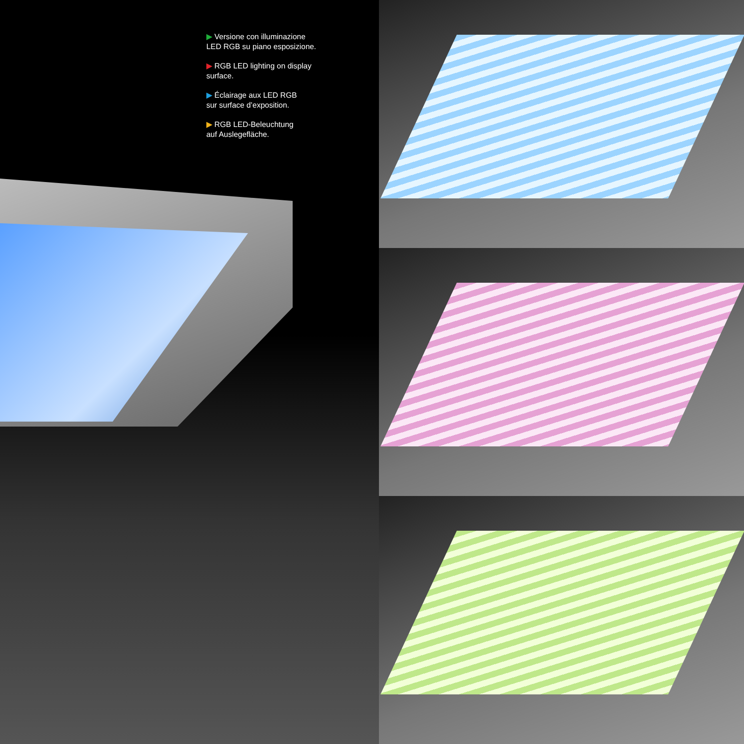▶ Versione con illuminazione
LED RGB su piano esposizione.
▶ RGB LED lighting on display
surface.
▶ Éclairage aux LED RGB
sur surface d’exposition.
▶ RGB LED-Beleuchtung
auf Auslegefläche.